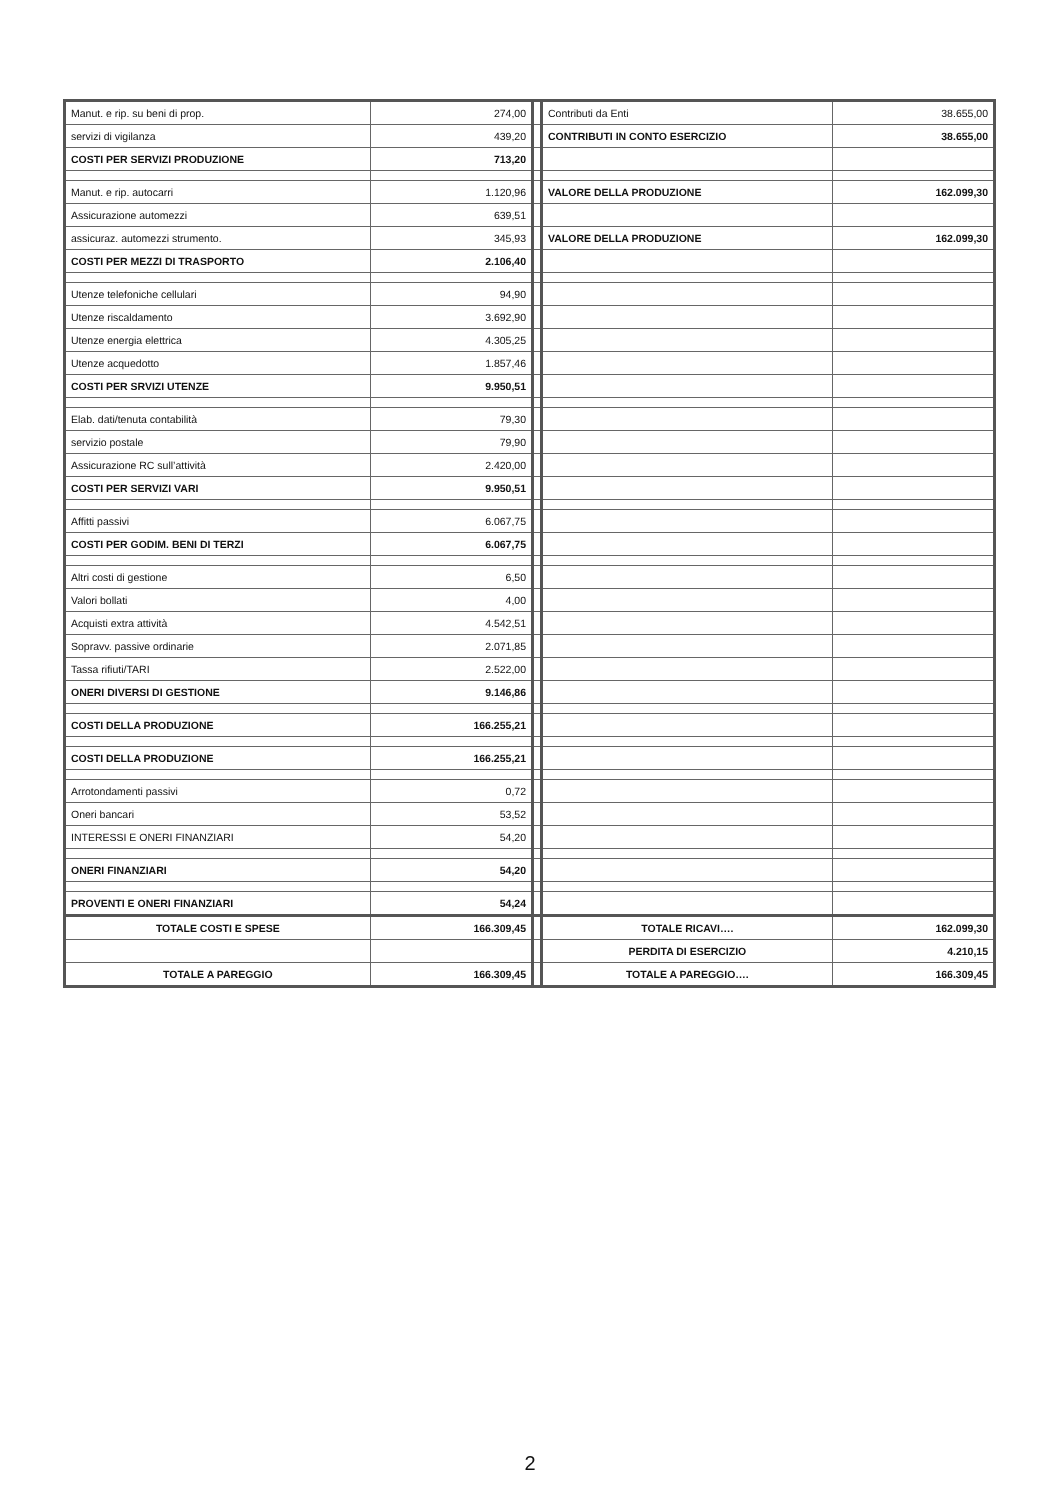| Manut. e rip. su beni di prop. | 274,00 | | Contributi da Enti | 38.655,00 |
| servizi di vigilanza | 439,20 | | CONTRIBUTI IN CONTO ESERCIZIO | 38.655,00 |
| COSTI PER SERVIZI PRODUZIONE | 713,20 | | | |
| Manut. e rip. autocarri | 1.120,96 | | VALORE DELLA PRODUZIONE | 162.099,30 |
| Assicurazione automezzi | 639,51 | | | |
| assicuraz. automezzi strumento. | 345,93 | | VALORE DELLA PRODUZIONE | 162.099,30 |
| COSTI PER MEZZI DI TRASPORTO | 2.106,40 | | | |
| Utenze telefoniche cellulari | 94,90 | | | |
| Utenze riscaldamento | 3.692,90 | | | |
| Utenze energia elettrica | 4.305,25 | | | |
| Utenze acquedotto | 1.857,46 | | | |
| COSTI PER SRVIZI UTENZE | 9.950,51 | | | |
| Elab. dati/tenuta contabilità | 79,30 | | | |
| servizio postale | 79,90 | | | |
| Assicurazione RC sull’attività | 2.420,00 | | | |
| COSTI PER SERVIZI VARI | 9.950,51 | | | |
| Affitti passivi | 6.067,75 | | | |
| COSTI PER GODIM. BENI DI TERZI | 6.067,75 | | | |
| Altri costi di gestione | 6,50 | | | |
| Valori bollati | 4,00 | | | |
| Acquisti extra attività | 4.542,51 | | | |
| Sopravv. passive ordinarie | 2.071,85 | | | |
| Tassa rifiuti/TARI | 2.522,00 | | | |
| ONERI DIVERSI DI GESTIONE | 9.146,86 | | | |
| COSTI DELLA PRODUZIONE | 166.255,21 | | | |
| COSTI DELLA PRODUZIONE | 166.255,21 | | | |
| Arrotondamenti passivi | 0,72 | | | |
| Oneri bancari | 53,52 | | | |
| INTERESSI E ONERI FINANZIARI | 54,20 | | | |
| ONERI FINANZIARI | 54,20 | | | |
| PROVENTI E ONERI FINANZIARI | 54,24 | | | |
| TOTALE COSTI E SPESE | 166.309,45 | | TOTALE RICAVI…. | 162.099,30 |
| | | | PERDITA DI ESERCIZIO | 4.210,15 |
| TOTALE A PAREGGIO | 166.309,45 | | TOTALE A PAREGGIO…. | 166.309,45 |
2